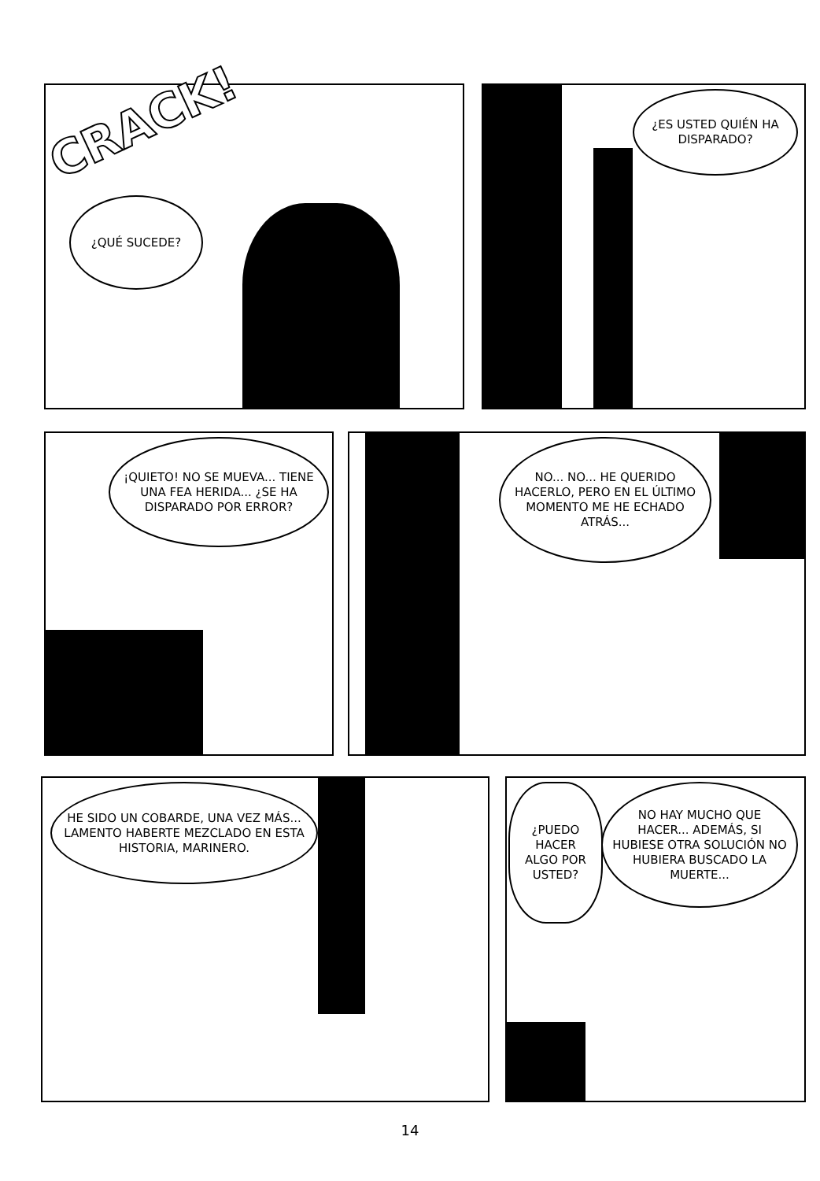¿QUÉ SUCEDE?
CRACK!
¿ES USTED QUIÉN HA DISPARADO?
¡QUIETO! NO SE MUEVA... TIENE UNA FEA HERIDA... ¿SE HA DISPARADO POR ERROR?
NO... NO... HE QUERIDO HACERLO, PERO EN EL ÚLTIMO MOMENTO ME HE ECHADO ATRÁS...
HE SIDO UN COBARDE, UNA VEZ MÁS... LAMENTO HABERTE MEZCLADO EN ESTA HISTORIA, MARINERO.
¿PUEDO HACER ALGO POR USTED?
NO HAY MUCHO QUE HACER... ADEMÁS, SI HUBIESE OTRA SOLUCIÓN NO HUBIERA BUSCADO LA MUERTE...
14